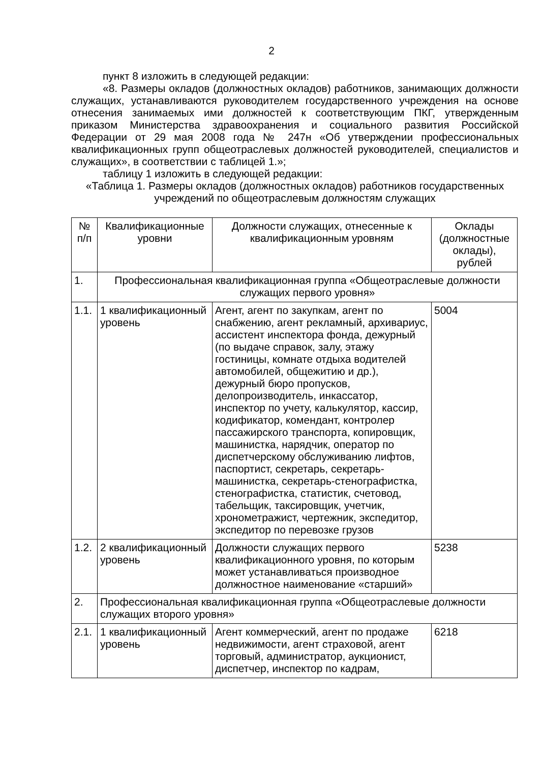2
пункт 8 изложить в следующей редакции:
«8. Размеры окладов (должностных окладов) работников, занимающих должности служащих, устанавливаются руководителем государственного учреждения на основе отнесения занимаемых ими должностей к соответствующим ПКГ, утвержденным приказом Министерства здравоохранения и социального развития Российской Федерации от 29 мая 2008 года № 247н «Об утверждении профессиональных квалификационных групп общеотраслевых должностей руководителей, специалистов и служащих», в соответствии с таблицей 1.»;
таблицу 1 изложить в следующей редакции:
«Таблица 1. Размеры окладов (должностных окладов) работников государственных учреждений по общеотраслевым должностям служащих
| № п/п | Квалификационные уровни | Должности служащих, отнесенные к квалификационным уровням | Оклады (должностные оклады), рублей |
| 1. | Профессиональная квалификационная группа «Общеотраслевые должности служащих первого уровня» | | |
| 1.1. | 1 квалификационный уровень | Агент, агент по закупкам, агент по снабжению, агент рекламный, архивариус, ассистент инспектора фонда, дежурный (по выдаче справок, залу, этажу гостиницы, комнате отдыха водителей автомобилей, общежитию и др.), дежурный бюро пропусков, делопроизводитель, инкассатор, инспектор по учету, калькулятор, кассир, кодификатор, комендант, контролер пассажирского транспорта, копировщик, машинистка, нарядчик, оператор по диспетчерскому обслуживанию лифтов, паспортист, секретарь, секретарь-машинистка, секретарь-стенографистка, стенографистка, статистик, счетовод, табельщик, таксировщик, учетчик, хронометражист, чертежник, экспедитор, экспедитор по перевозке грузов | 5004 |
| 1.2. | 2 квалификационный уровень | Должности служащих первого квалификационного уровня, по которым может устанавливаться производное должностное наименование «старший» | 5238 |
| 2. | Профессиональная квалификационная группа «Общеотраслевые должности служащих второго уровня» | | |
| 2.1. | 1 квалификационный уровень | Агент коммерческий, агент по продаже недвижимости, агент страховой, агент торговый, администратор, аукционист, диспетчер, инспектор по кадрам, | 6218 |